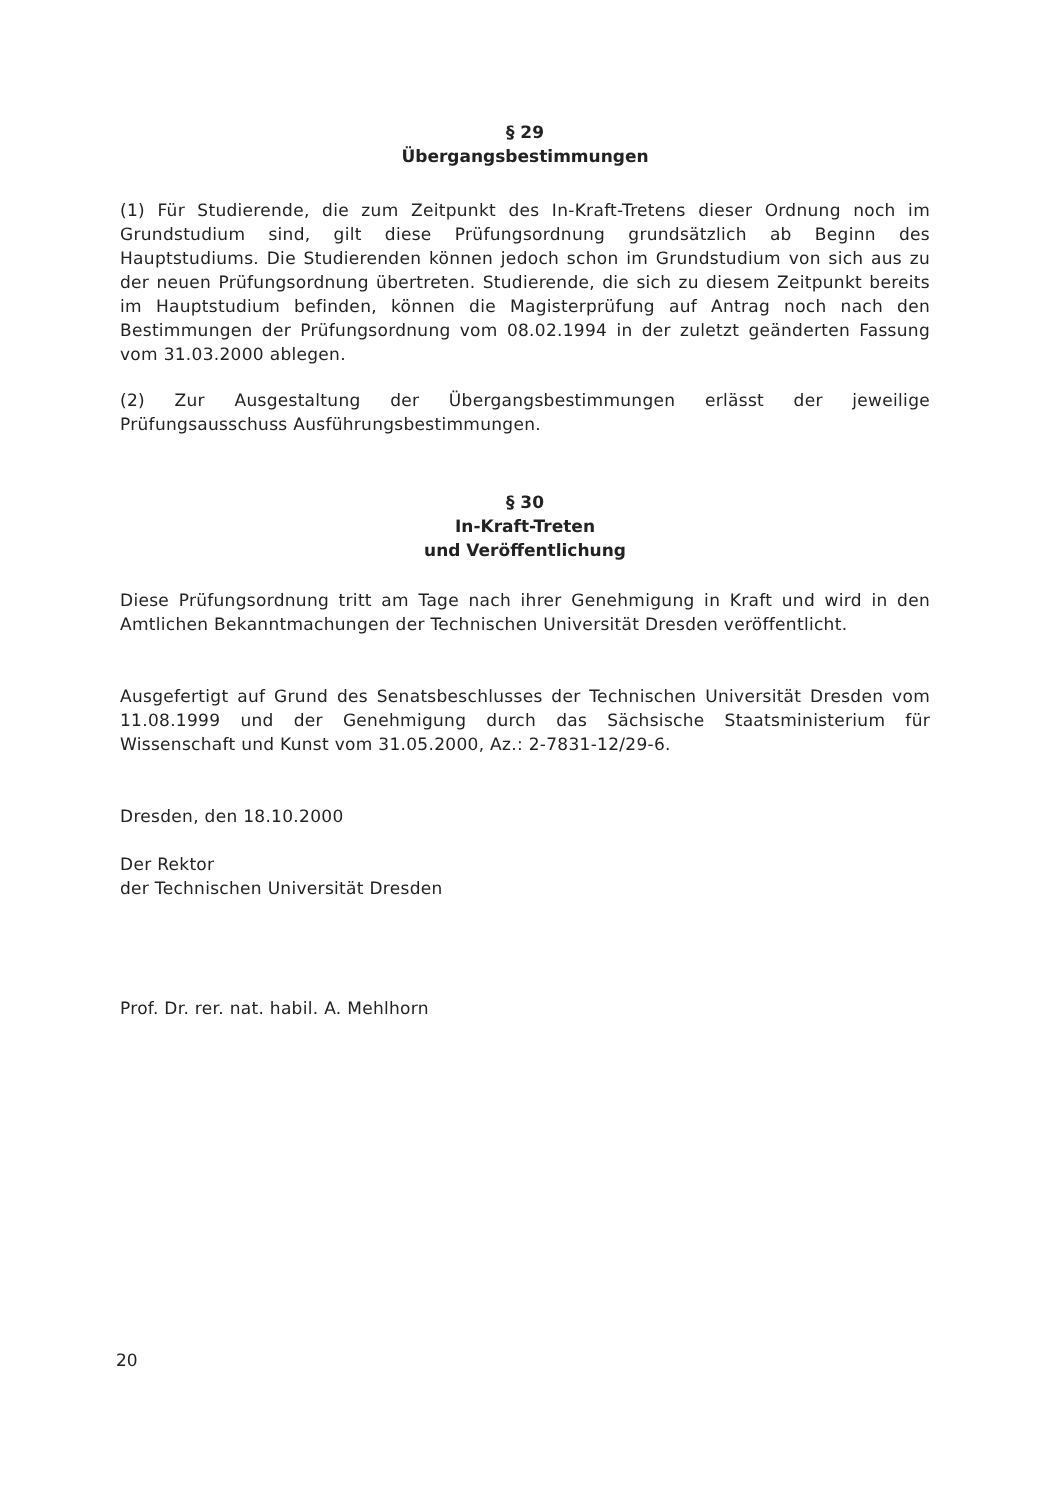§ 29
Übergangsbestimmungen
(1) Für Studierende, die zum Zeitpunkt des In-Kraft-Tretens dieser Ordnung noch im Grundstudium sind, gilt diese Prüfungsordnung grundsätzlich ab Beginn des Hauptstudiums. Die Studierenden können jedoch schon im Grundstudium von sich aus zu der neuen Prüfungsordnung übertreten. Studierende, die sich zu diesem Zeitpunkt bereits im Hauptstudium befinden, können die Magisterprüfung auf Antrag noch nach den Bestimmungen der Prüfungsordnung vom 08.02.1994 in der zuletzt geänderten Fassung vom 31.03.2000 ablegen.
(2) Zur Ausgestaltung der Übergangsbestimmungen erlässt der jeweilige Prüfungsausschuss Ausführungsbestimmungen.
§ 30
In-Kraft-Treten
und Veröffentlichung
Diese Prüfungsordnung tritt am Tage nach ihrer Genehmigung in Kraft und wird in den Amtlichen Bekanntmachungen der Technischen Universität Dresden veröffentlicht.
Ausgefertigt auf Grund des Senatsbeschlusses der Technischen Universität Dresden vom 11.08.1999 und der Genehmigung durch das Sächsische Staatsministerium für Wissenschaft und Kunst vom 31.05.2000, Az.: 2-7831-12/29-6.
Dresden, den 18.10.2000
Der Rektor
der Technischen Universität Dresden
Prof. Dr. rer. nat. habil. A. Mehlhorn
20